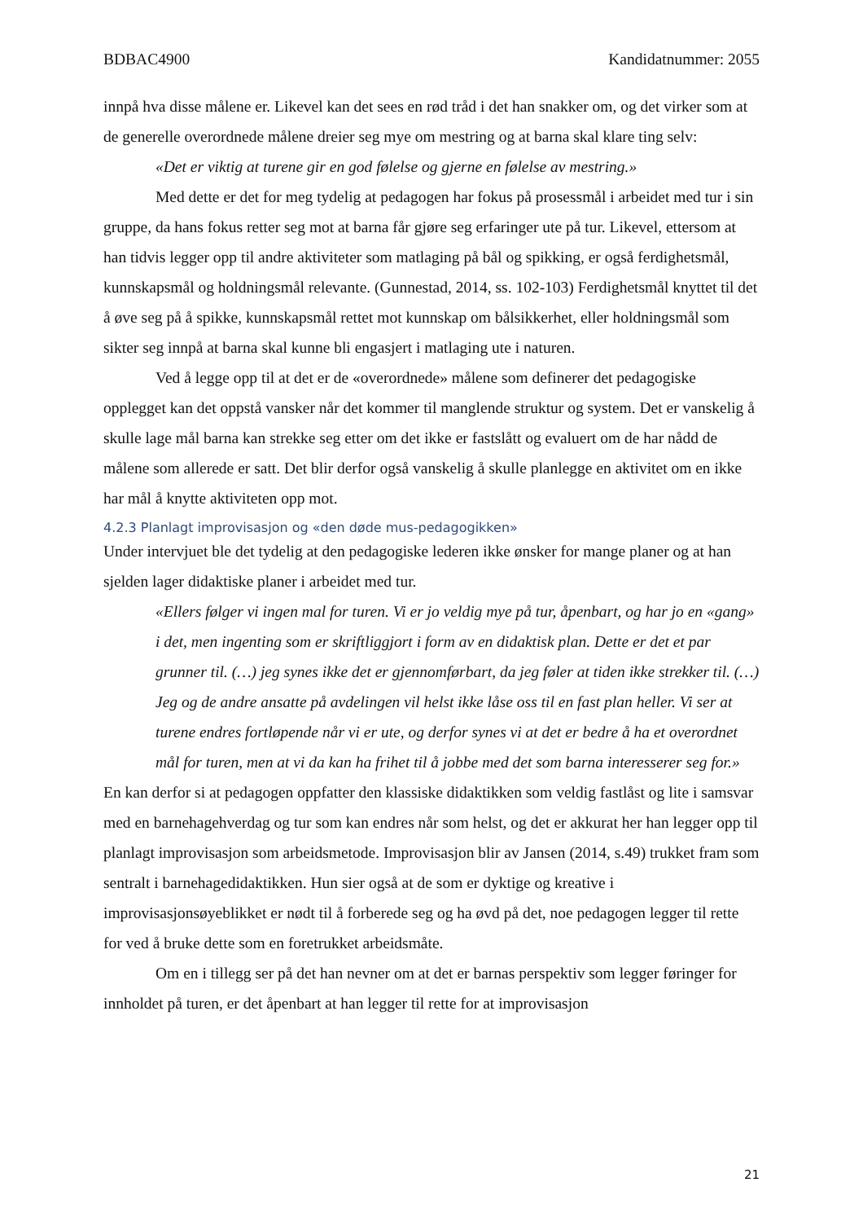BDBAC4900 Kandidatnummer: 2055
innpå hva disse målene er. Likevel kan det sees en rød tråd i det han snakker om, og det virker som at de generelle overordnede målene dreier seg mye om mestring og at barna skal klare ting selv:
«Det er viktig at turene gir en god følelse og gjerne en følelse av mestring.»
Med dette er det for meg tydelig at pedagogen har fokus på prosessmål i arbeidet med tur i sin gruppe, da hans fokus retter seg mot at barna får gjøre seg erfaringer ute på tur. Likevel, ettersom at han tidvis legger opp til andre aktiviteter som matlaging på bål og spikking, er også ferdighetsmål, kunnskapsmål og holdningsmål relevante. (Gunnestad, 2014, ss. 102-103) Ferdighetsmål knyttet til det å øve seg på å spikke, kunnskapsmål rettet mot kunnskap om bålsikkerhet, eller holdningsmål som sikter seg innpå at barna skal kunne bli engasjert i matlaging ute i naturen.
Ved å legge opp til at det er de «overordnede» målene som definerer det pedagogiske opplegget kan det oppstå vansker når det kommer til manglende struktur og system. Det er vanskelig å skulle lage mål barna kan strekke seg etter om det ikke er fastslått og evaluert om de har nådd de målene som allerede er satt. Det blir derfor også vanskelig å skulle planlegge en aktivitet om en ikke har mål å knytte aktiviteten opp mot.
4.2.3 Planlagt improvisasjon og «den døde mus-pedagogikken»
Under intervjuet ble det tydelig at den pedagogiske lederen ikke ønsker for mange planer og at han sjelden lager didaktiske planer i arbeidet med tur.
«Ellers følger vi ingen mal for turen. Vi er jo veldig mye på tur, åpenbart, og har jo en «gang» i det, men ingenting som er skriftliggjort i form av en didaktisk plan. Dette er det et par grunner til. (…) jeg synes ikke det er gjennomførbart, da jeg føler at tiden ikke strekker til. (…) Jeg og de andre ansatte på avdelingen vil helst ikke låse oss til en fast plan heller. Vi ser at turene endres fortløpende når vi er ute, og derfor synes vi at det er bedre å ha et overordnet mål for turen, men at vi da kan ha frihet til å jobbe med det som barna interesserer seg for.»
En kan derfor si at pedagogen oppfatter den klassiske didaktikken som veldig fastlåst og lite i samsvar med en barnehagehverdag og tur som kan endres når som helst, og det er akkurat her han legger opp til planlagt improvisasjon som arbeidsmetode. Improvisasjon blir av Jansen (2014, s.49) trukket fram som sentralt i barnehagedidaktikken. Hun sier også at de som er dyktige og kreative i improvisasjonsøyeblikket er nødt til å forberede seg og ha øvd på det, noe pedagogen legger til rette for ved å bruke dette som en foretrukket arbeidsmåte.
Om en i tillegg ser på det han nevner om at det er barnas perspektiv som legger føringer for innholdet på turen, er det åpenbart at han legger til rette for at improvisasjon
21